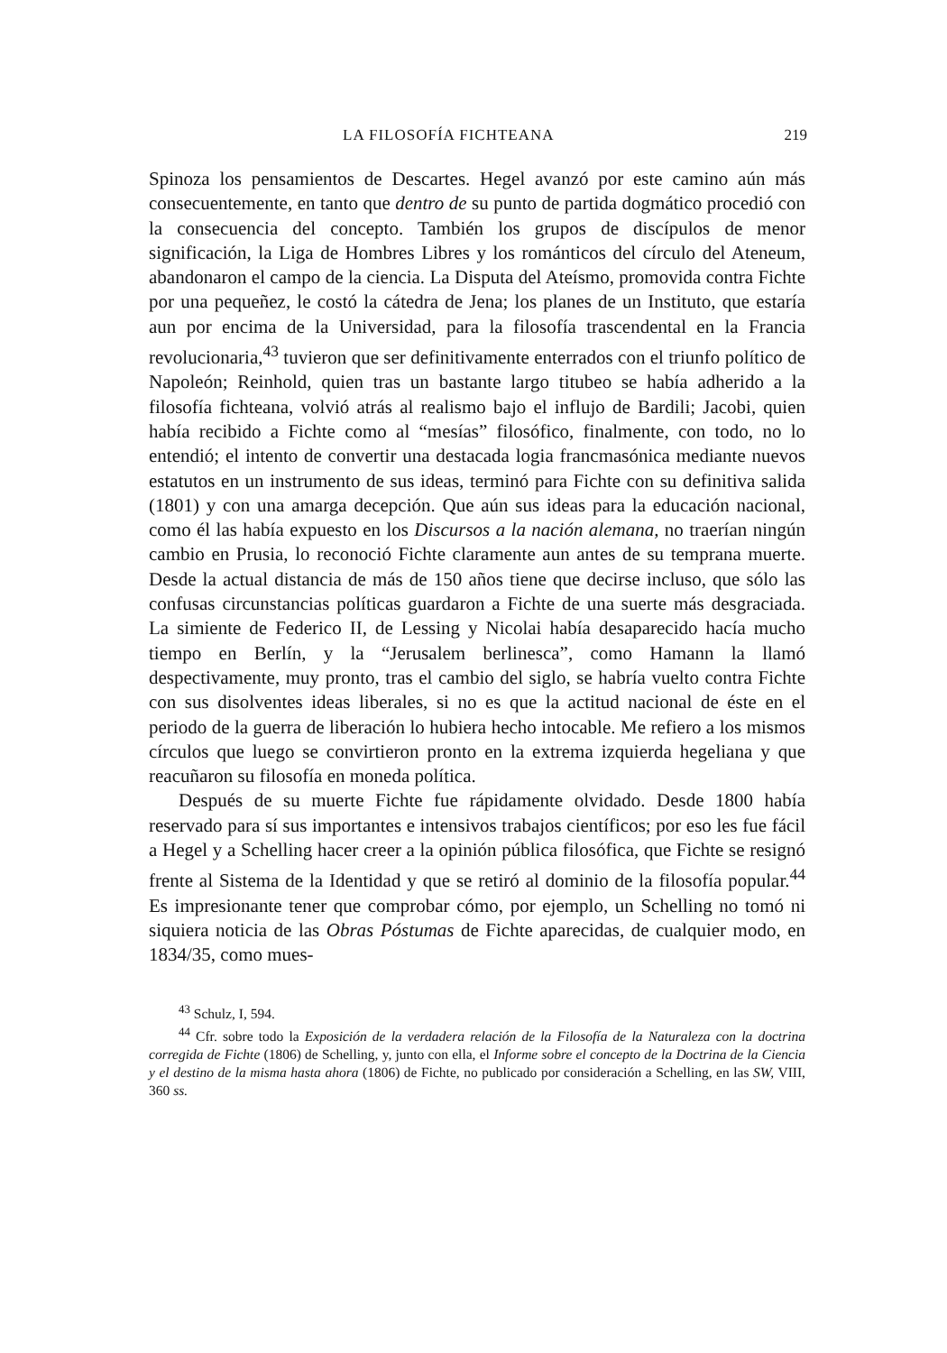LA FILOSOFÍA FICHTEANA 219
Spinoza los pensamientos de Descartes. Hegel avanzó por este camino aún más consecuentemente, en tanto que dentro de su punto de partida dogmático procedió con la consecuencia del concepto. También los grupos de discípulos de menor significación, la Liga de Hombres Libres y los románticos del círculo del Ateneum, abandonaron el campo de la ciencia. La Disputa del Ateísmo, promovida contra Fichte por una pequeñez, le costó la cátedra de Jena; los planes de un Instituto, que estaría aun por encima de la Universidad, para la filosofía trascendental en la Francia revolucionaria,<sup>43</sup> tuvieron que ser definitivamente enterrados con el triunfo político de Napoleón; Reinhold, quien tras un bastante largo titubeo se había adherido a la filosofía fichteana, volvió atrás al realismo bajo el influjo de Bardili; Jacobi, quien había recibido a Fichte como al “mesías” filosófico, finalmente, con todo, no lo entendió; el intento de convertir una destacada logia francmasónica mediante nuevos estatutos en un instrumento de sus ideas, terminó para Fichte con su definitiva salida (1801) y con una amarga decepción. Que aún sus ideas para la educación nacional, como él las había expuesto en los Discursos a la nación alemana, no traerían ningún cambio en Prusia, lo reconoció Fichte claramente aun antes de su temprana muerte. Desde la actual distancia de más de 150 años tiene que decirse incluso, que sólo las confusas circunstancias políticas guardaron a Fichte de una suerte más desgraciada. La simiente de Federico II, de Lessing y Nicolai había desaparecido hacía mucho tiempo en Berlín, y la “Jerusalem berlinesca”, como Hamann la llamó despectivamente, muy pronto, tras el cambio del siglo, se habría vuelto contra Fichte con sus disolventes ideas liberales, si no es que la actitud nacional de éste en el periodo de la guerra de liberación lo hubiera hecho intocable. Me refiero a los mismos círculos que luego se convirtieron pronto en la extrema izquierda hegeliana y que reacuñaron su filosofía en moneda política.
Después de su muerte Fichte fue rápidamente olvidado. Desde 1800 había reservado para sí sus importantes e intensivos trabajos científicos; por eso les fue fácil a Hegel y a Schelling hacer creer a la opinión pública filosófica, que Fichte se resignó frente al Sistema de la Identidad y que se retiró al dominio de la filosofía popular.<sup>44</sup> Es impresionante tener que comprobar cómo, por ejemplo, un Schelling no tomó ni siquiera noticia de las Obras Póstumas de Fichte aparecidas, de cualquier modo, en 1834/35, como mues-
<sup>43</sup> Schulz, I, 594.
<sup>44</sup> Cfr. sobre todo la Exposición de la verdadera relación de la Filosofía de la Naturaleza con la doctrina corregida de Fichte (1806) de Schelling, y, junto con ella, el Informe sobre el concepto de la Doctrina de la Ciencia y el destino de la misma hasta ahora (1806) de Fichte, no publicado por consideración a Schelling, en las SW, VIII, 360 ss.